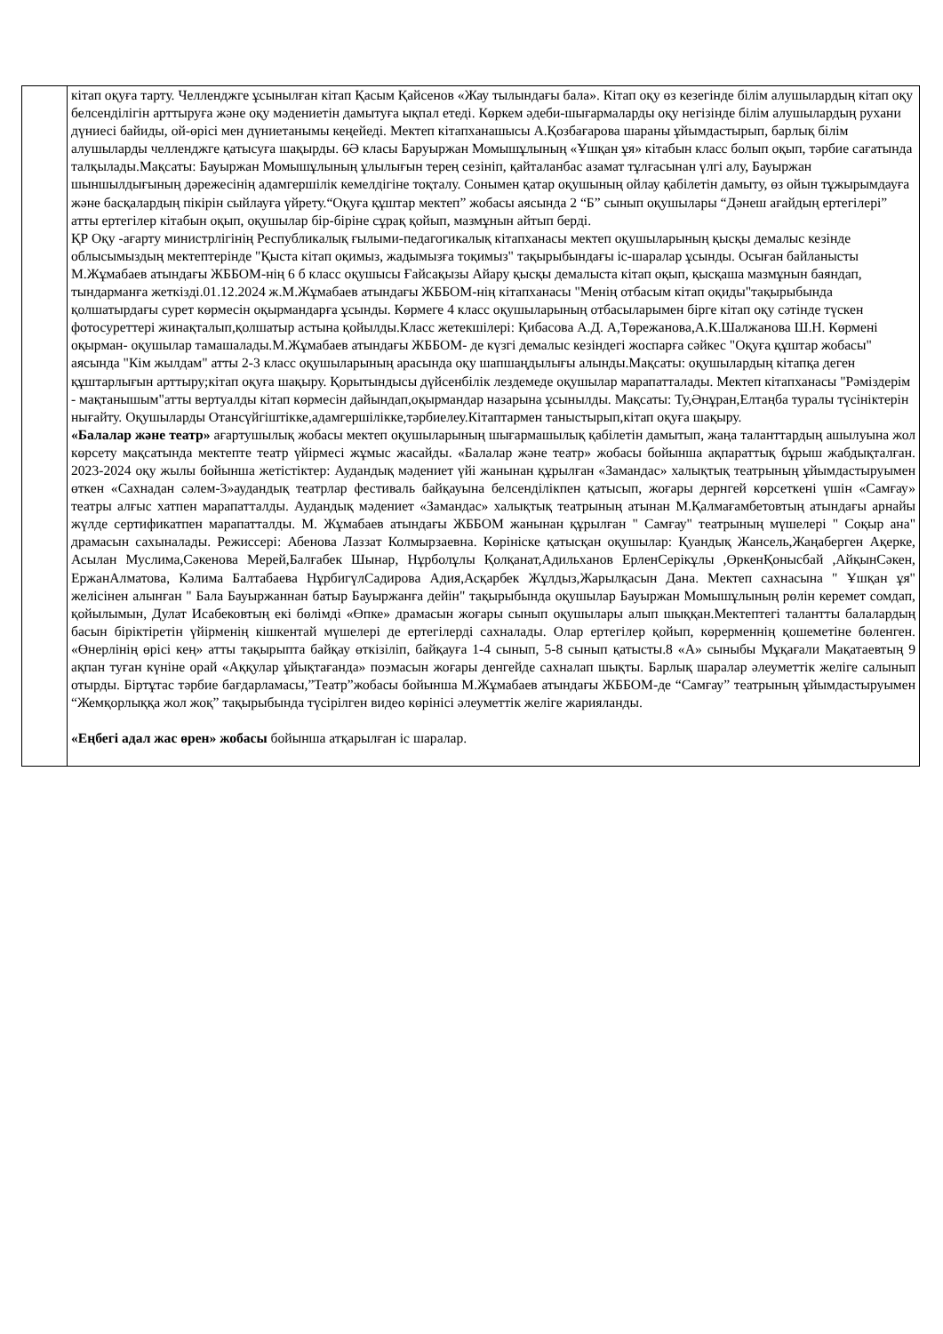| | кітап оқуға тарту. Челленджге ұсынылған кітап Қасым Қайсенов «Жау тылындағы бала». Кітап оқу өз кезегінде білім алушылардың кітап оқу белсенділігін арттыруға және оқу мәдениетін дамытуға ықпал етеді. Көркем әдеби-шығармаларды оқу негізінде білім алушылардың рухани дүниесі байиды, ой-өрісі мен дүниетанымы кеңейеді. Мектеп кітапханашысы А.Қозбағарова шараны ұйымдастырып, барлық білім алушыларды челленджге қатысуға шақырды. 6Ә класы Баруыржан Момышұлының «Ұшқан ұя» кітабын класс болып оқып, тәрбие сағатында талқылады.Мақсаты: Бауыржан Момышұлының ұлылығын терең сезініп, қайталанбас азамат тұлғасынан үлгі алу, Бауыржан шыншылдығының дәрежесінің адамгершілік кемелдігіне тоқталу. Сонымен қатар оқушының ойлау қабілетін дамыту, өз ойын тұжырымдауға және басқалардың пікірін сыйлауға үйрету.“Оқуға құштар мектеп” жобасы аясында 2 “Б” сынып оқушылары “Дәнеш ағайдың ертегілері” атты ертегілер кітабын оқып, оқушылар бір-біріне сұрақ қойып, мазмұнын айтып берді. ҚР Оқу -ағарту министрлігінің Республикалық ғылыми-педагогикалық кітапханасы мектеп оқушыларының қысқы демалыс кезінде облысымыздың мектептерінде "Қыста кітап оқимыз, жадымызға тоқимыз" тақырыбындағы іс-шаралар ұсынды. Осыған байланысты М.Жұмабаев атындағы ЖББОМ-нің 6 б класс оқушысы Ғайсақызы Айару қысқы демалыста кітап оқып, қысқаша мазмұнын баяндап, тындарманға жеткізді.01.12.2024 ж.М.Жұмабаев атындағы ЖББОМ-нің кітапханасы "Менің отбасым кітап оқиды"тақырыбында қолшатырдағы сурет көрмесін оқырмандарға ұсынды. Көрмеге 4 класс оқушыларының отбасыларымен бірге кітап оқу сәтінде түскен фотосуреттері жинақталып,қолшатыр астына қойылды.Класс жетекшілері: Қибасова А.Д. А,Төрежанова,А.К.Шалжанова Ш.Н. Көрмені оқырман- оқушылар тамашалады.М.Жұмабаев атындағы ЖББОМ- де күзгі демалыс кезіндегі жоспарға сәйкес "Оқуға құштар жобасы" аясында "Кім жылдам" атты 2-3 класс оқушыларының арасында оқу шапшаңдылығы алынды.Мақсаты: оқушылардың кітапқа деген құштарлығын арттыру;кітап оқуға шақыру. Қорытындысы дүйсенбілік лездемеде оқушылар марапатталады. Мектеп кітапханасы "Рәміздерім - мақтанышым"атты вертуалды кітап көрмесін дайындап,оқырмандар назарына ұсынылды. Мақсаты: Ту,Әнұран,Елтаңба туралы түсініктерін нығайту. Оқушыларды Отансүйгіштікке,адамгершілікке,тәрбиелеу.Кітаптармен таныстырып,кітап оқуға шақыру. «Балалар және театр» ағартушылық жобасы мектеп оқушыларының шығармашылық қабілетін дамытып, жаңа таланттардың ашылуына жол көрсету мақсатында мектепте театр үйірмесі жұмыс жасайды. «Балалар және театр» жобасы бойынша ақпараттық бұрыш жабдықталған. 2023-2024 оқу жылы бойынша жетістіктер: Аудандық мәдениет үйі жанынан құрылған «Замандас» халықтық театрының ұйымдастыруымен өткен «Сахнадан сәлем-3»аудандық театрлар фестиваль байқауына белсенділікпен қатысып, жоғары дернгей көрсеткені үшін «Самғау» театры алғыс хатпен марапатталды. Аудандық мәдениет «Замандас» халықтық театрының атынан М.Қалмағамбетовтың атындағы арнайы жүлде сертификатпен марапатталды. М. Жұмабаев атындағы ЖББОМ жанынан құрылған " Самғау" театрының мүшелері " Соқыр ана" драмасын сахыналады. Режиссері: Абенова Лаззат Колмырзаевна. Көрініске қатысқан оқушылар: Қуандық Жансель,Жаңаберген Ақерке, Асылан Муслима,Сәкенова Мерей,Балғабек Шынар, Нұрболұлы Қолқанат,Адильханов ЕрленСерікұлы ,ӨркенҚонысбай ,АйқынСәкен, ЕржанАлматова, Кәлима Балтабаева НұрбигүлСадирова Адия,Асқарбек Жұлдыз,Жарылқасын Дана. Мектеп сахнасына " Ұшқан ұя" желісінен алынған " Бала Бауыржаннан батыр Бауыржанға дейін" тақырыбында оқушылар Бауыржан Момышұлының рөлін керемет сомдап, қойылымын, Дулат Исабековтың екі бөлімді «Өпке» драмасын жоғары сынып оқушылары алып шыққан.Мектептегі талантты балалардың басын біріктіретін үйірменің кішкентай мүшелері де ертегілерді сахналады. Олар ертегілер қойып, көрерменнің қошеметіне бөленген. «Өнерлінің өрісі кең» атты тақырыпта байқау өткізіліп, байқауға 1-4 сынып, 5-8 сынып қатысты.8 «А» сыныбы Мұқағали Мақатаевтың 9 ақпан туған күніне орай «Аққулар ұйықтағанда» поэмасын жоғары денгейде сахналап шықты. Барлық шаралар әлеуметтік желіге салынып отырды. Біртұтас тәрбие бағдарламасы,”Театр”жобасы бойынша М.Жұмабаев атындағы ЖББОМ-де “Самғау” театрының ұйымдастыруымен “Жемқорлыққа жол жоқ” тақырыбында түсірілген видео көрінісі әлеуметтік желіге жарияланды. «Еңбегі адал жас өрен» жобасы бойынша атқарылған іс шаралар. |